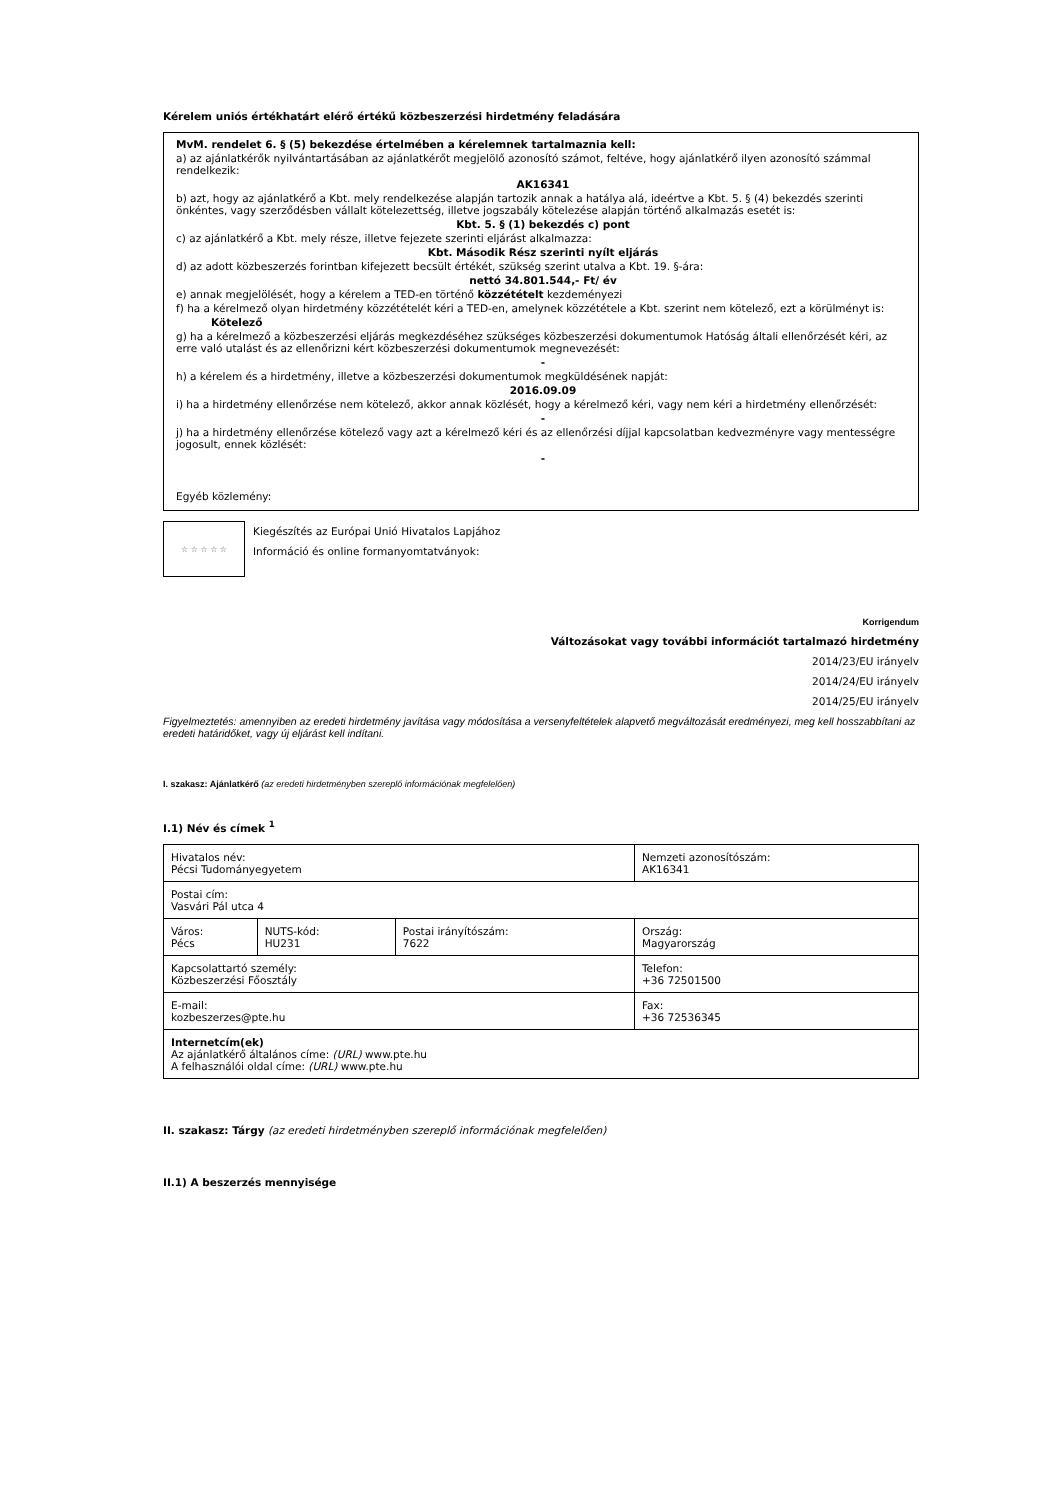Kérelem uniós értékhatárt elérő értékű közbeszerzési hirdetmény feladására
MvM. rendelet 6. § (5) bekezdése értelmében a kérelemnek tartalmaznia kell:
a) az ajánlatkérők nyilvántartásában az ajánlatkérőt megjelölő azonosító számot, feltéve, hogy ajánlatkérő ilyen azonosító számmal rendelkezik:
AK16341
b) azt, hogy az ajánlatkérő a Kbt. mely rendelkezése alapján tartozik annak a hatálya alá, ideértve a Kbt. 5. § (4) bekezdés szerinti önkéntes, vagy szerződésben vállalt kötelezettség, illetve jogszabály kötelezése alapján történő alkalmazás esetét is:
Kbt. 5. § (1) bekezdés c) pont
c) az ajánlatkérő a Kbt. mely része, illetve fejezete szerinti eljárást alkalmazza:
Kbt. Második Rész szerinti nyílt eljárás
d) az adott közbeszerzés forintban kifejezett becsült értékét, szükség szerint utalva a Kbt. 19. §-ára:
nettó 34.801.544,- Ft/ év
e) annak megjelölését, hogy a kérelem a TED-en történő közzétételt kezdeményezi
f) ha a kérelmező olyan hirdetmény közzétételét kéri a TED-en, amelynek közzététele a Kbt. szerint nem kötelező, ezt a körülményt is:
Kötelező
g) ha a kérelmező a közbeszerzési eljárás megkezdéséhez szükséges közbeszerzési dokumentumok Hatóság általi ellenőrzését kéri, az erre való utalást és az ellenőrizni kért közbeszerzési dokumentumok megnevezését:
-
h) a kérelem és a hirdetmény, illetve a közbeszerzési dokumentumok megküldésének napját:
2016.09.09
i) ha a hirdetmény ellenőrzése nem kötelező, akkor annak közlését, hogy a kérelmező kéri, vagy nem kéri a hirdetmény ellenőrzését:
-
j) ha a hirdetmény ellenőrzése kötelező vagy azt a kérelmező kéri és az ellenőrzési díjjal kapcsolatban kedvezményre vagy mentességre jogosult, ennek közlését:
-
Egyéb közlemény:
☆ ☆ ☆ ☆ ☆
Kiegészítés az Európai Unió Hivatalos Lapjához
Információ és online formanyomtatványok:
Korrigendum
Változásokat vagy további információt tartalmazó hirdetmény
2014/23/EU irányelv
2014/24/EU irányelv
2014/25/EU irányelv
Figyelmeztetés: amennyiben az eredeti hirdetmény javítása vagy módosítása a versenyfeltételek alapvető megváltozását eredményezi, meg kell hosszabbítani az eredeti határidőket, vagy új eljárást kell indítani.
I. szakasz: Ajánlatkérő (az eredeti hirdetményben szereplő információnak megfelelően)
I.1) Név és címek <sup>1</sup>
| Hivatalos név: Pécsi Tudományegyetem | | | Nemzeti azonosítószám: AK16341 |
| Postai cím: Vasvári Pál utca 4 | | | |
| Város: Pécs | NUTS-kód: HU231 | Postai irányítószám: 7622 | Ország: Magyarország |
| Kapcsolattartó személy: Közbeszerzési Főosztály | | | Telefon: +36 72501500 |
| E-mail: kozbeszerzes@pte.hu | | | Fax: +36 72536345 |
| Internetcím(ek) Az ajánlatkérő általános címe: (URL) www.pte.hu A felhasználói oldal címe: (URL) www.pte.hu | | | |
II. szakasz: Tárgy (az eredeti hirdetményben szereplő információnak megfelelően)
II.1) A beszerzés mennyisége